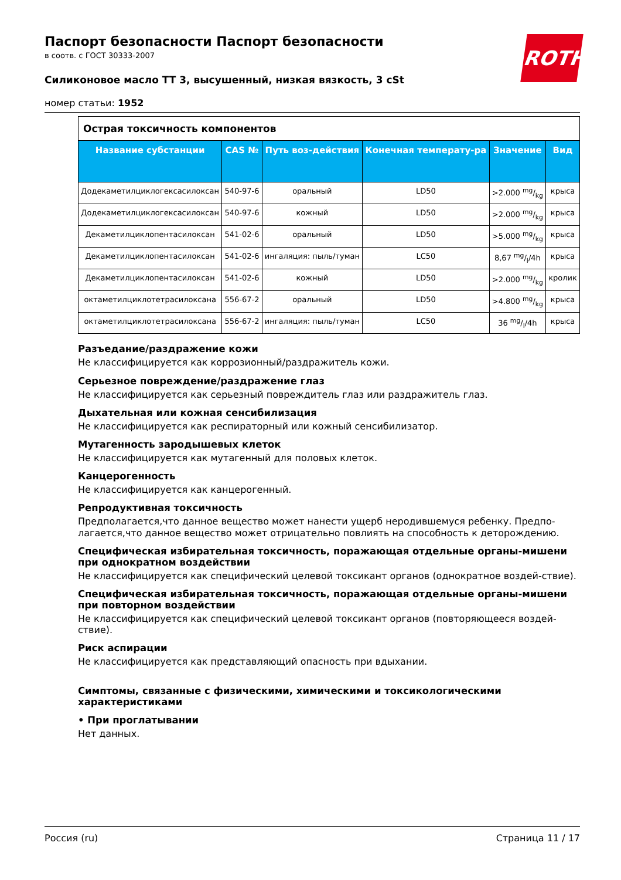ROTH
Паспорт безопасности Паспорт безопасности
в соотв. с ГОСТ 30333-2007
Силиконовое масло TT 3, высушенный, низкая вязкость, 3 cSt
номер статьи: 1952
| Острая токсичность компонентов | | | | | |
| Название субстанции | CAS № | Путь воз-действия | Конечная температу-ра | Значение | Вид |
| Додекаметилциклогексасилоксан | 540-97-6 | оральный | LD50 | >2.000 mg/kg | крыса |
| Додекаметилциклогексасилоксан | 540-97-6 | кожный | LD50 | >2.000 mg/kg | крыса |
| Декаметилциклопентасилоксан | 541-02-6 | оральный | LD50 | >5.000 mg/kg | крыса |
| Декаметилциклопентасилоксан | 541-02-6 | ингаляция: пыль/туман | LC50 | 8,67 mg/l/4h | крыса |
| Декаметилциклопентасилоксан | 541-02-6 | кожный | LD50 | >2.000 mg/kg | кролик |
| октаметилциклотетрасилоксана | 556-67-2 | оральный | LD50 | >4.800 mg/kg | крыса |
| октаметилциклотетрасилоксана | 556-67-2 | ингаляция: пыль/туман | LC50 | 36 mg/l/4h | крыса |
Разъедание/раздражение кожи
Не классифицируется как коррозионный/раздражитель кожи.
Серьезное повреждение/раздражение глаз
Не классифицируется как серьезный повреждитель глаз или раздражитель глаз.
Дыхательная или кожная сенсибилизация
Не классифицируется как респираторный или кожный сенсибилизатор.
Мутагенность зародышевых клеток
Не классифицируется как мутагенный для половых клеток.
Канцерогенность
Не классифицируется как канцерогенный.
Репродуктивная токсичность
Предполагается,что данное вещество может нанести ущерб неродившемуся ребенку. Предпо-лагается,что данное вещество может отрицательно повлиять на способность к деторождению.
Специфическая избирательная токсичность, поражающая отдельные органы-мишени при однократном воздействии
Не классифицируется как специфический целевой токсикант органов (однократное воздей-ствие).
Специфическая избирательная токсичность, поражающая отдельные органы-мишени при повторном воздействии
Не классифицируется как специфический целевой токсикант органов (повторяющееся воздей-ствие).
Риск аспирации
Не классифицируется как представляющий опасность при вдыхании.
Симптомы, связанные с физическими, химическими и токсикологическими характеристиками
• При проглатывании
Нет данных.
Россия (ru) Страница 11 / 17